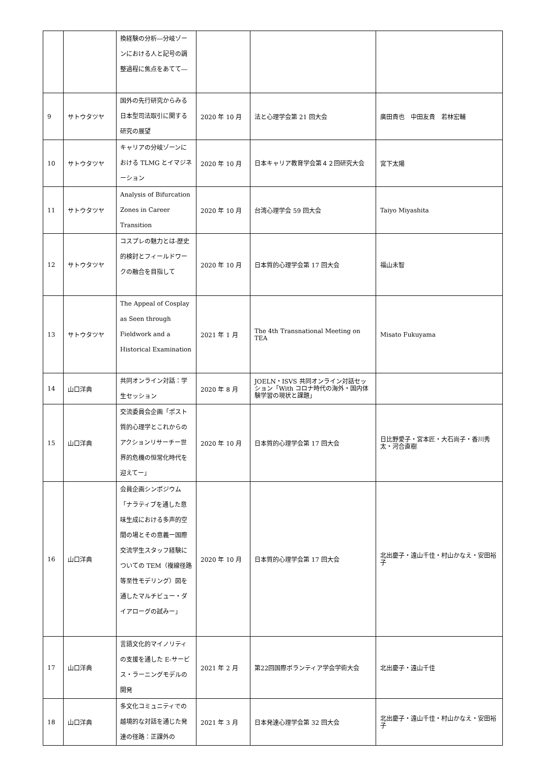| | | 換経験の分析―分岐ゾーンにおける人と記号の調整過程に焦点をあてて― | | | |
| 9 | サトウタツヤ | 国外の先行研究からみる日本型司法取引に関する研究の展望 | 2020 年 10 月 | 法と心理学会第 21 回大会 | 廣田貴也 中田友貴 若林宏輔 |
| 10 | サトウタツヤ | キャリアの分岐ゾーンにおける TLMG とイマジネーション | 2020 年 10 月 | 日本キャリア教育学会第４２回研究大会 | 宮下太陽 |
| 11 | サトウタツヤ | Analysis of Bifurcation Zones in Career Transition | 2020 年 10 月 | 台湾心理学会 59 回大会 | Taiyo Miyashita |
| 12 | サトウタツヤ | コスプレの魅力とは-歴史的検討とフィールドワークの融合を目指して | 2020 年 10 月 | 日本質的心理学会第 17 回大会 | 福山未智 |
| 13 | サトウタツヤ | The Appeal of Cosplay as Seen through Fieldwork and a Historical Examination | 2021 年 1 月 | The 4th Transnational Meeting on TEA | Misato Fukuyama |
| 14 | 山口洋典 | 共同オンライン対話：学生セッション | 2020 年 8 月 | JOELN・ISVS 共同オンライン対話セッション「With コロナ時代の海外・国内体験学習の現状と課題」 | |
| 15 | 山口洋典 | 交流委員会企画「ポスト質的心理学とこれからのアクションリサーチー世界的危機の恒常化時代を迎えてー」 | 2020 年 10 月 | 日本質的心理学会第 17 回大会 | 日比野愛子・宮本匠・大石尚子・香川秀太・河合直樹 |
| 16 | 山口洋典 | 会員企画シンポジウム「ナラティブを通した意味生成における多声的空間の場とその意義ー国際交流学生スタッフ経験についての TEM（複線径路等至性モデリング）図を通したマルチビュー・ダイアローグの試みー」 | 2020 年 10 月 | 日本質的心理学会第 17 回大会 | 北出慶子・遠山千佳・村山かなえ・安田裕子 |
| 17 | 山口洋典 | 言語文化的マイノリティの支援を通した E-サービス・ラーニングモデルの開発 | 2021 年 2 月 | 第22回国際ボランティア学会学術大会 | 北出慶子・遠山千佳 |
| 18 | 山口洋典 | 多文化コミュニティでの越境的な対話を通じた発達の径路：正課外の | 2021 年 3 月 | 日本発達心理学会第 32 回大会 | 北出慶子・遠山千佳・村山かなえ・安田裕子 |